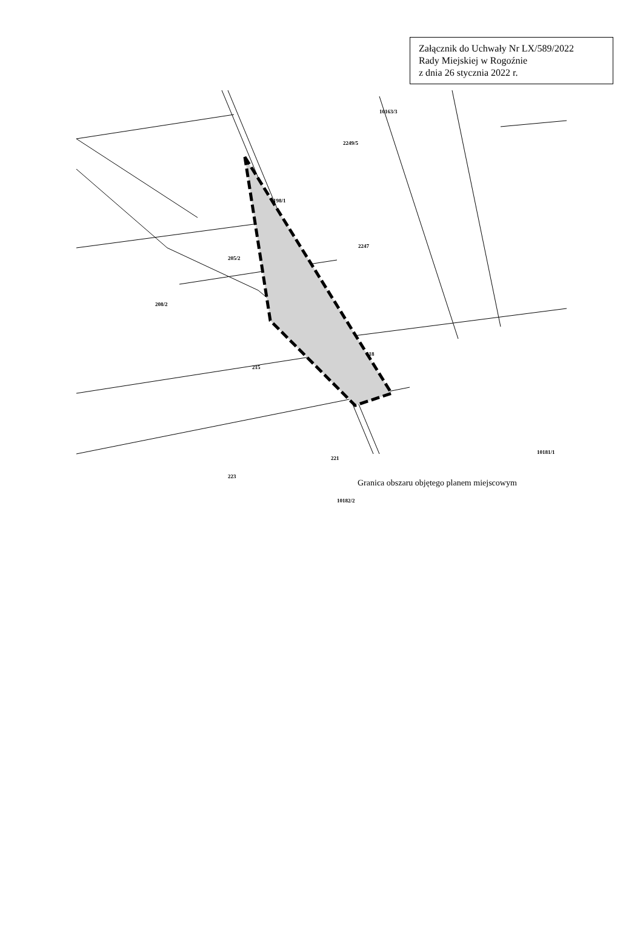Załącznik do Uchwały Nr LX/589/2022
Rady Miejskiej w Rogoźnie
z dnia 26 stycznia 2022 r.
10163/3
2249/5
198/1
205/2
2247
208/2
218
215
10181/1
221
223
10182/2
Granica obszaru objętego planem miejscowym